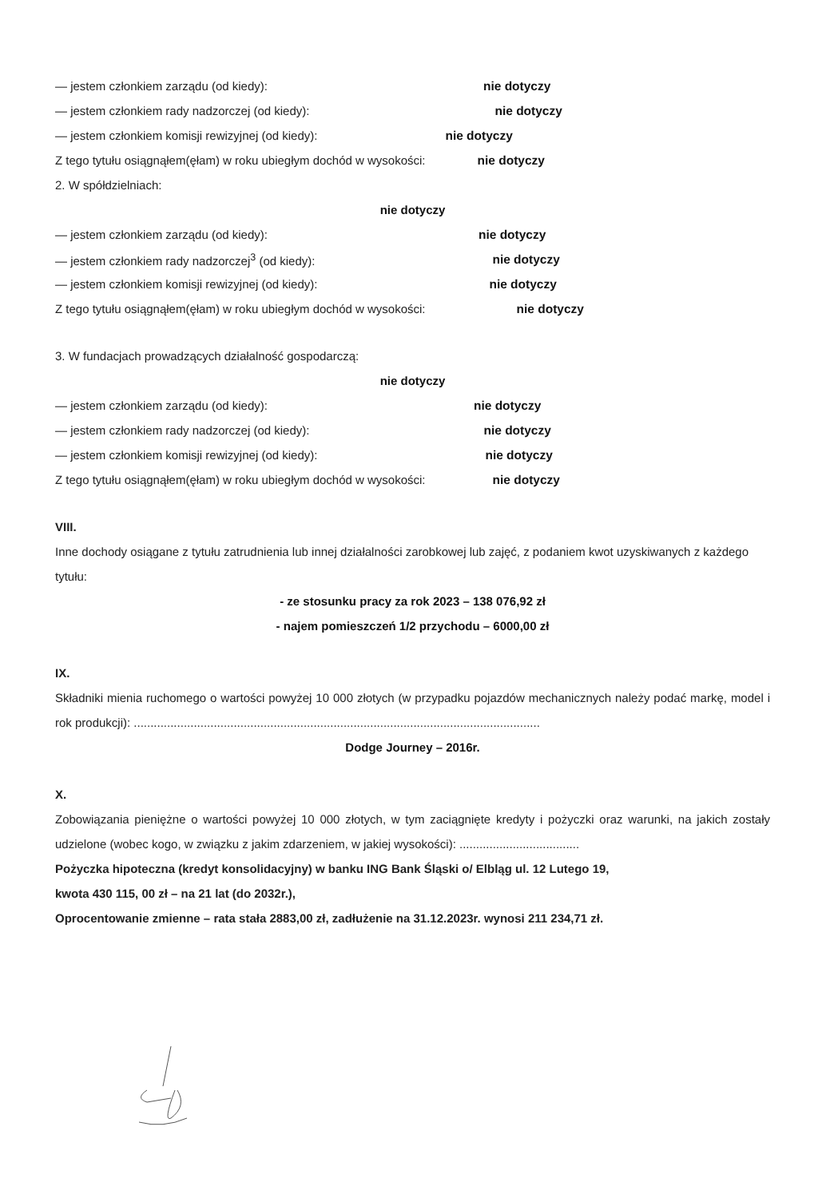— jestem członkiem zarządu (od kiedy): nie dotyczy
— jestem członkiem rady nadzorczej (od kiedy): nie dotyczy
— jestem członkiem komisji rewizyjnej (od kiedy): nie dotyczy
Z tego tytułu osiągnąłem(ęłam) w roku ubiegłym dochód w wysokości: nie dotyczy
2. W spółdzielniach:
nie dotyczy
— jestem członkiem zarządu (od kiedy): nie dotyczy
— jestem członkiem rady nadzorczej<sup>3</sup> (od kiedy): nie dotyczy
— jestem członkiem komisji rewizyjnej (od kiedy): nie dotyczy
Z tego tytułu osiągnąłem(ęłam) w roku ubiegłym dochód w wysokości: nie dotyczy
3. W fundacjach prowadzących działalność gospodarczą:
nie dotyczy
— jestem członkiem zarządu (od kiedy): nie dotyczy
— jestem członkiem rady nadzorczej (od kiedy): nie dotyczy
— jestem członkiem komisji rewizyjnej (od kiedy): nie dotyczy
Z tego tytułu osiągnąłem(ęłam) w roku ubiegłym dochód w wysokości: nie dotyczy
VIII.
Inne dochody osiągane z tytułu zatrudnienia lub innej działalności zarobkowej lub zajęć, z podaniem kwot uzyskiwanych z każdego tytułu:
- ze stosunku pracy za rok 2023 – 138 076,92 zł
- najem pomieszczeń 1/2 przychodu – 6000,00 zł
IX.
Składniki mienia ruchomego o wartości powyżej 10 000 złotych (w przypadku pojazdów mechanicznych należy podać markę, model i rok produkcji): ..........................................................................................................................
Dodge Journey – 2016r.
X.
Zobowiązania pieniężne o wartości powyżej 10 000 złotych, w tym zaciągnięte kredyty i pożyczki oraz warunki, na jakich zostały udzielone (wobec kogo, w związku z jakim zdarzeniem, w jakiej wysokości): ....................................
Pożyczka hipoteczna (kredyt konsolidacyjny) w banku ING Bank Śląski o/ Elbląg ul. 12 Lutego 19,
kwota 430 115, 00 zł – na 21 lat (do 2032r.),
Oprocentowanie zmienne – rata stała 2883,00 zł, zadłużenie na 31.12.2023r. wynosi 211 234,71 zł.